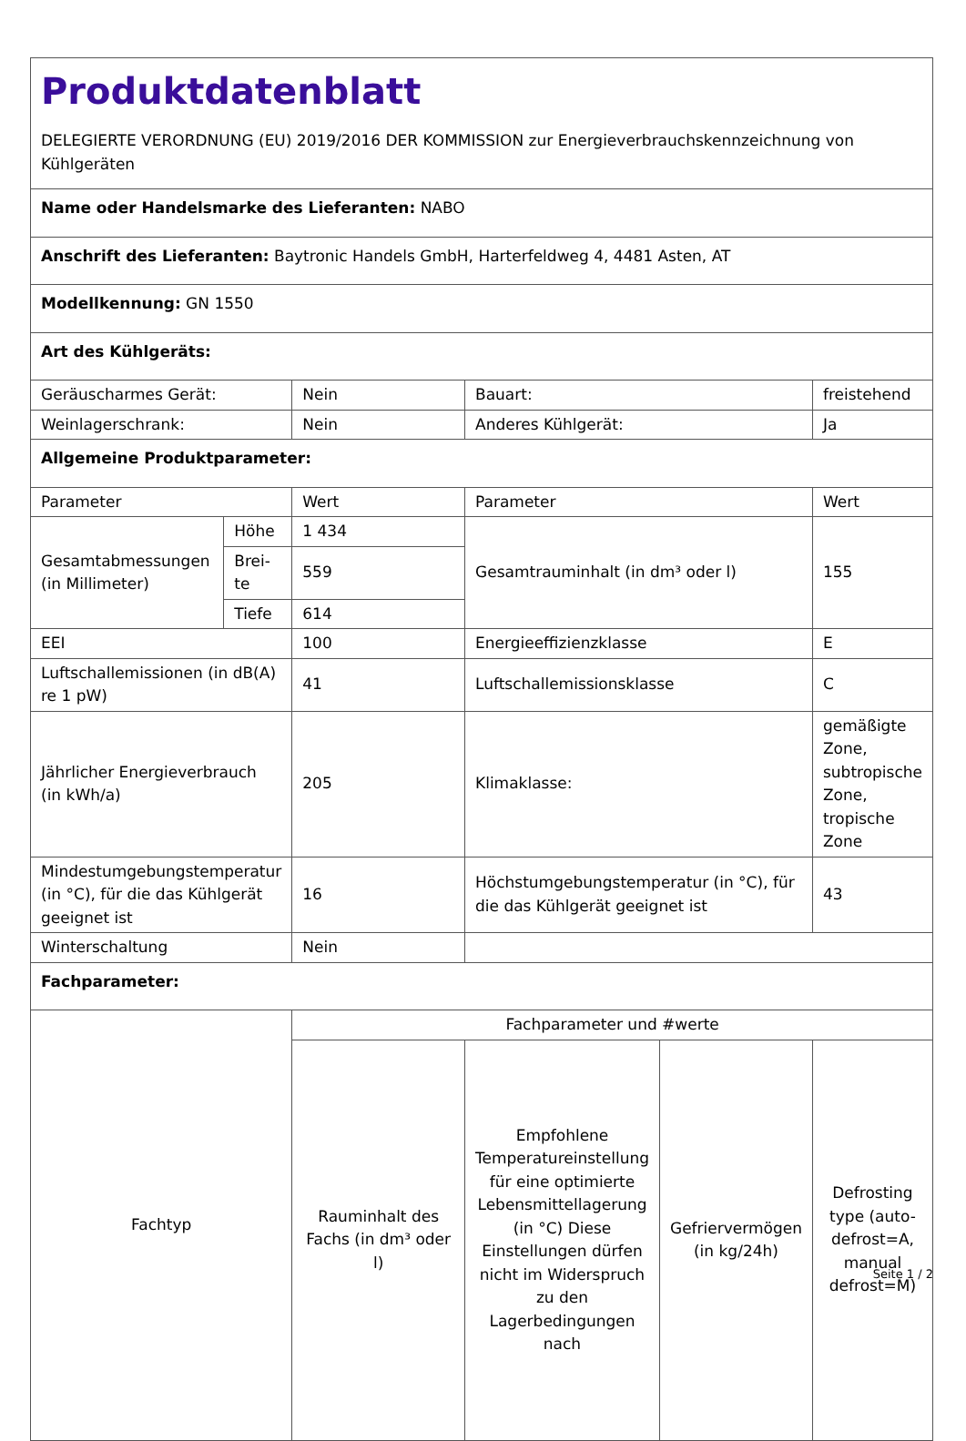| Produktdatenblatt DELEGIERTE VERORDNUNG (EU) 2019/2016 DER KOMMISSION zur Energieverbrauchskennzeichnung von Kühlgeräten | | | | | |
| Name oder Handelsmarke des Lieferanten: NABO | | | | | |
| Anschrift des Lieferanten: Baytronic Handels GmbH, Harterfeldweg 4, 4481 Asten, AT | | | | | |
| Modellkennung: GN 1550 | | | | | |
| Art des Kühlgeräts: | | | | | |
| Geräuscharmes Gerät: | | Nein | Bauart: | | freistehend |
| Weinlagerschrank: | | Nein | Anderes Kühlgerät: | | Ja |
| Allgemeine Produktparameter: | | | | | |
| Parameter | | Wert | Parameter | | Wert |
| Gesamtabmessungen (in Millimeter) | Höhe | 1 434 | Gesamtrauminhalt (in dm³ oder l) | | 155 |
| | Brei-te | 559 | | | |
| | Tiefe | 614 | | | |
| EEI | | 100 | Energieeffizienzklasse | | E |
| Luftschallemissionen (in dB(A) re 1 pW) | | 41 | Luftschallemissionsklasse | | C |
| Jährlicher Energieverbrauch (in kWh/a) | | 205 | Klimaklasse: | | gemäßigte Zone, subtropische Zone, tropische Zone |
| Mindestumgebungstemperatur (in °C), für die das Kühlgerät geeignet ist | | 16 | Höchstumgebungstemperatur (in °C), für die das Kühlgerät geeignet ist | | 43 |
| Winterschaltung | | Nein | | | |
| Fachparameter: | | | | | |
| Fachtyp | | Fachparameter und #werte | | | |
| | | Rauminhalt des Fachs (in dm³ oder l) | Empfohlene Temperatureinstellung für eine optimierte Lebensmittellagerung (in °C) Diese Einstellungen dürfen nicht im Widerspruch zu den Lagerbedingungen nach | Gefriervermögen (in kg/24h) | Defrosting type (auto-defrost=A, manual defrost=M) |
Seite 1 / 2